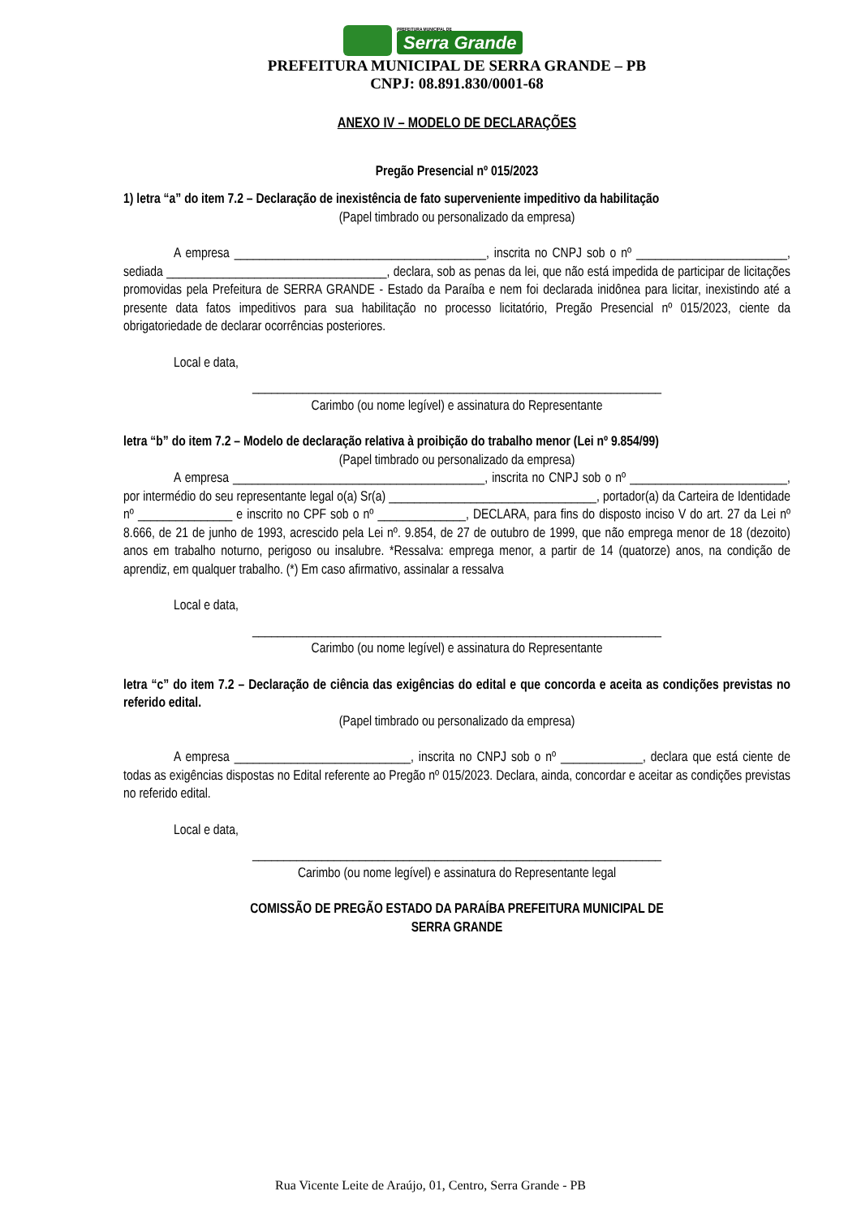PREFEITURA MUNICIPAL DE
Serra Grande
PREFEITURA MUNICIPAL DE SERRA GRANDE – PB
CNPJ: 08.891.830/0001-68
ANEXO IV – MODELO DE DECLARAÇÕES
Pregão Presencial nº 015/2023
1) letra “a” do item 7.2 – Declaração de inexistência de fato superveniente impeditivo da habilitação
(Papel timbrado ou personalizado da empresa)
A empresa ________________________________________, inscrita no CNPJ sob o nº ________________________, sediada ___________________________________, declara, sob as penas da lei, que não está impedida de participar de licitações promovidas pela Prefeitura de SERRA GRANDE - Estado da Paraíba e nem foi declarada inidônea para licitar, inexistindo até a presente data fatos impeditivos para sua habilitação no processo licitatório, Pregão Presencial nº 015/2023, ciente da obrigatoriedade de declarar ocorrências posteriores.
Local e data,
_________________________________________________________________
Carimbo (ou nome legível) e assinatura do Representante
letra “b” do item 7.2 – Modelo de declaração relativa à proibição do trabalho menor (Lei nº 9.854/99)
(Papel timbrado ou personalizado da empresa)
A empresa ________________________________________, inscrita no CNPJ sob o nº _________________________, por intermédio do seu representante legal o(a) Sr(a) _________________________________, portador(a) da Carteira de Identidade nº _______________ e inscrito no CPF sob o nº ______________, DECLARA, para fins do disposto inciso V do art. 27 da Lei nº 8.666, de 21 de junho de 1993, acrescido pela Lei nº. 9.854, de 27 de outubro de 1999, que não emprega menor de 18 (dezoito) anos em trabalho noturno, perigoso ou insalubre. *Ressalva: emprega menor, a partir de 14 (quatorze) anos, na condição de aprendiz, em qualquer trabalho. (*) Em caso afirmativo, assinalar a ressalva
Local e data,
_________________________________________________________________
Carimbo (ou nome legível) e assinatura do Representante
letra “c” do item 7.2 – Declaração de ciência das exigências do edital e que concorda e aceita as condições previstas no referido edital.
(Papel timbrado ou personalizado da empresa)
A empresa ____________________________, inscrita no CNPJ sob o nº _____________, declara que está ciente de todas as exigências dispostas no Edital referente ao Pregão nº 015/2023. Declara, ainda, concordar e aceitar as condições previstas no referido edital.
Local e data,
_________________________________________________________________
Carimbo (ou nome legível) e assinatura do Representante legal
COMISSÃO DE PREGÃO ESTADO DA PARAÍBA PREFEITURA MUNICIPAL DE
SERRA GRANDE
Rua Vicente Leite de Araújo, 01, Centro, Serra Grande - PB